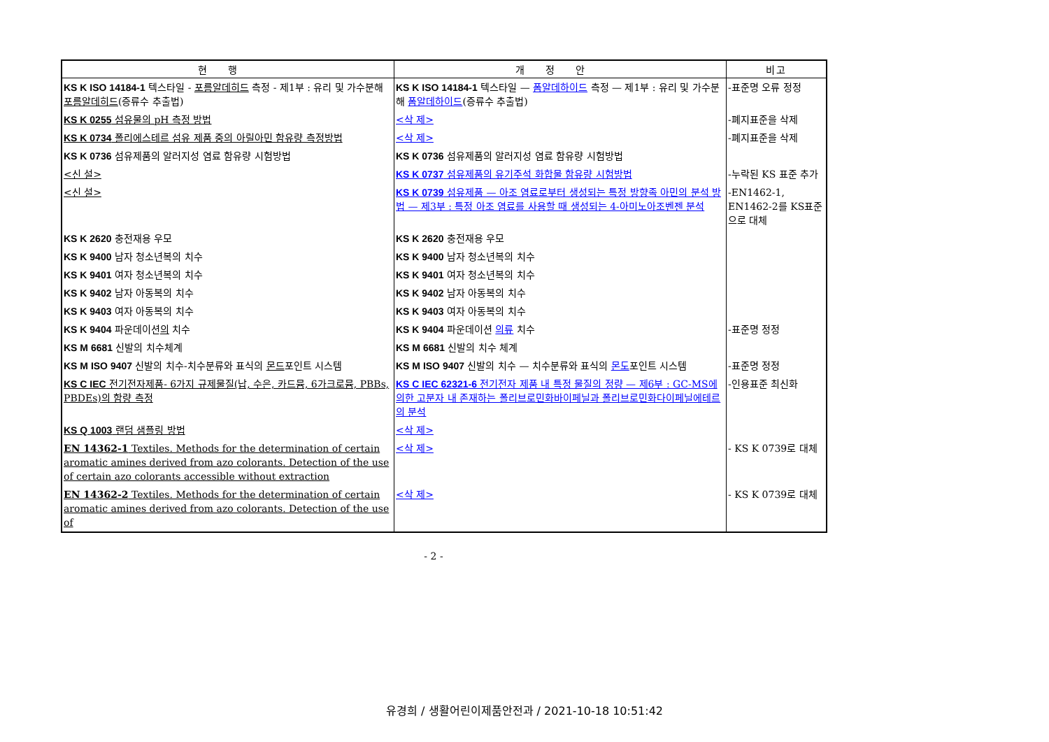| 현행 | 개정안 | 비고 |
| --- | --- | --- |
| KS K ISO 14184-1 텍스타일 - 포름알데히드 측정 - 제1부 : 유리 및 가수분해 포름알데히드 (증류수 추출법) | KS K ISO 14184-1 텍스타일 — 폼알데하이드 측정 — 제1부 : 유리 및 가수분해 폼알데하이드 (증류수 추출법) | -표준명 오류 정정 |
| KS K 0255 섬유물의 pH 측정 방법 | <삭 제> | -폐지표준을 삭제 |
| KS K 0734 폴리에스테르 섬유 제품 중의 아릴아민 함유량 측정방법 | <삭 제> | -폐지표준을 삭제 |
| KS K 0736 섬유제품의 알러지성 염료 함유량 시험방법 | KS K 0736 섬유제품의 알러지성 염료 함유량 시험방법 | |
| <신 설> | KS K 0737 섬유제품의 유기주석 화합물 함유량 시험방법 | -누락된 KS 표준 추가 |
| <신 설> | KS K 0739 섬유제품 — 아조 염료로부터 생성되는 특정 방향족 아민의 분석 방법 — 제3부 : 특정 아조 염료를 사용할 때 생성되는 4-아미노아조벤젠 분석 | -EN1462-1, EN1462-2를 KS표준으로 대체 |
| KS K 2620 충전재용 우모 | KS K 2620 충전재용 우모 | |
| KS K 9400 남자 청소년복의 치수 | KS K 9400 남자 청소년복의 치수 | |
| KS K 9401 여자 청소년복의 치수 | KS K 9401 여자 청소년복의 치수 | |
| KS K 9402 남자 아동복의 치수 | KS K 9402 남자 아동복의 치수 | |
| KS K 9403 여자 아동복의 치수 | KS K 9403 여자 아동복의 치수 | |
| KS K 9404 파운데이션 의 치수 | KS K 9404 파운데이션 의류 치수 | -표준명 정정 |
| KS M 6681 신발의 치수체계 | KS M 6681 신발의 치수 체계 | |
| KS M ISO 9407 신발의 치수-치수분류와 표식의 몬드 포인트 시스템 | KS M ISO 9407 신발의 치수 — 치수분류와 표식의 몬도 포인트 시스템 | -표준명 정정 |
| KS C IEC 전기전자제품- 6가지 규제물질(납, 수은, 카드뮴, 6가크로뮴, PBBs, PBDEs)의 함량 측정 | KS C IEC 62321-6 전기전자 제품 내 특정 물질의 정량 — 제6부 : GC-MS에 의한 고분자 내 존재하는 폴리브로민화바이페닐과 폴리브로민화다이페닐에테르의 분석 | -인용표준 최신화 |
| KS Q 1003 랜덤 샘플링 방법 | <삭 제> | |
| EN 14362-1 Textiles. Methods for the determination of certain aromatic amines derived from azo colorants. Detection of the use of certain azo colorants accessible without extraction | <삭 제> | - KS K 0739로 대체 |
| EN 14362-2 Textiles. Methods for the determination of certain aromatic amines derived from azo colorants. Detection of the use of | <삭 제> | - KS K 0739로 대체 |
- 2 -
유경희 / 생활어린이제품안전과 / 2021-10-18 10:51:42